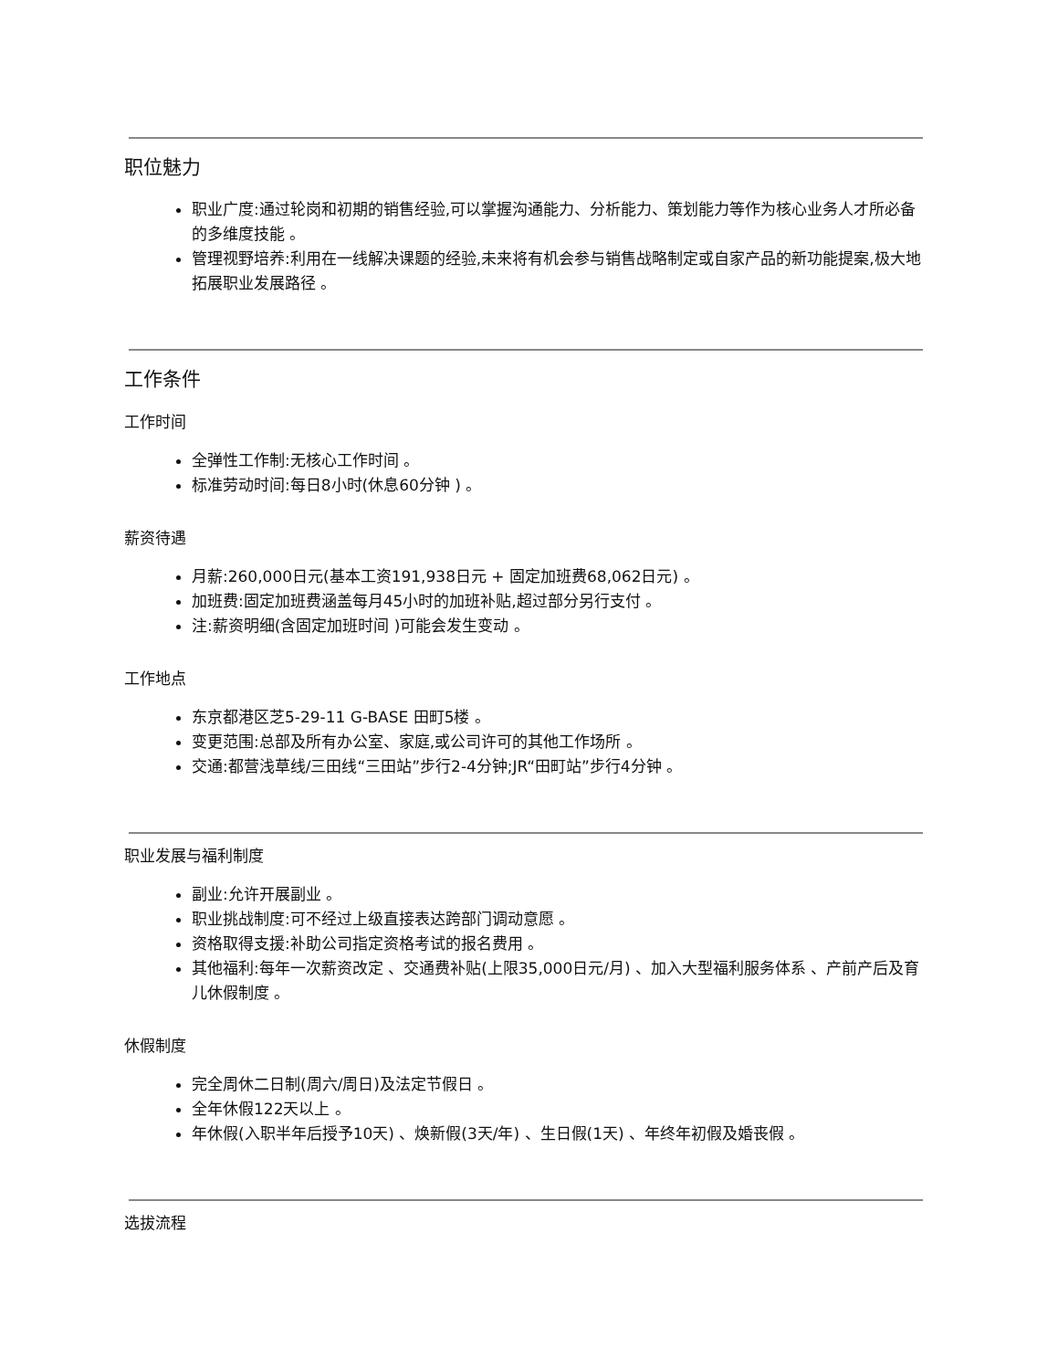职位魅力
职业广度:通过轮岗和初期的销售经验,可以掌握沟通能力、分析能力、策划能力等作为核心业务人才所必备的多维度技能 。
管理视野培养:利用在一线解决课题的经验,未来将有机会参与销售战略制定或自家产品的新功能提案,极大地拓展职业发展路径 。
工作条件
工作时间
全弹性工作制:无核心工作时间 。
标准劳动时间:每日8小时(休息60分钟 ) 。
薪资待遇
月薪:260,000日元(基本工资191,938日元 + 固定加班费68,062日元) 。
加班费:固定加班费涵盖每月45小时的加班补贴,超过部分另行支付 。
注:薪资明细(含固定加班时间 )可能会发生变动 。
工作地点
东京都港区芝5-29-11 G-BASE 田町5楼 。
变更范围:总部及所有办公室、家庭,或公司许可的其他工作场所 。
交通:都营浅草线/三田线“三田站”步行2-4分钟;JR“田町站”步行4分钟 。
职业发展与福利制度
副业:允许开展副业 。
职业挑战制度:可不经过上级直接表达跨部门调动意愿 。
资格取得支援:补助公司指定资格考试的报名费用 。
其他福利:每年一次薪资改定 、交通费补贴(上限35,000日元/月) 、加入大型福利服务体系 、产前产后及育儿休假制度 。
休假制度
完全周休二日制(周六/周日)及法定节假日 。
全年休假122天以上 。
年休假(入职半年后授予10天) 、焕新假(3天/年) 、生日假(1天) 、年终年初假及婚丧假 。
选拔流程